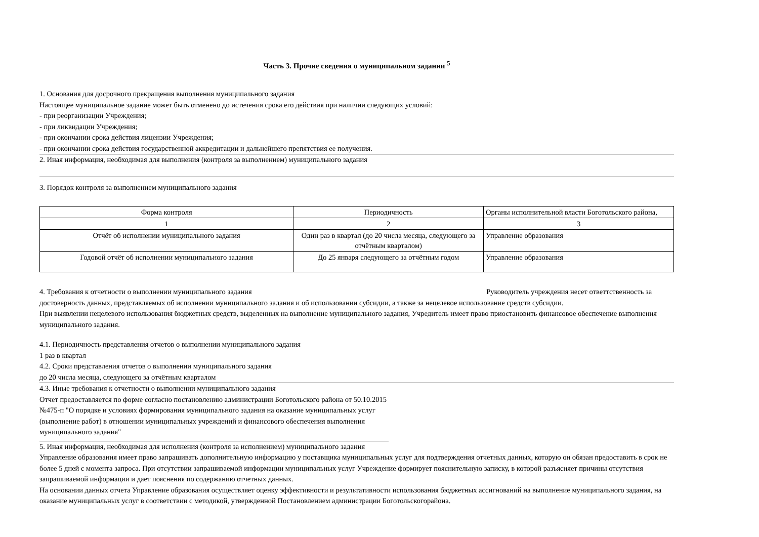Часть 3. Прочие сведения о муниципальном задании <sup>5</sup>
1. Основания для досрочного прекращения выполнения муниципального задания
Настоящее муниципальное задание может быть отменено до истечения срока его действия при наличии следующих условий:
- при реорганизации Учреждения;
- при ликвидации Учреждения;
- при окончании срока действия лицензии Учреждения;
- при окончании срока действия государственной аккредитации и дальнейшего препятствия ее получения.
2. Иная информация, необходимая для выполнения (контроля за выполнением) муниципального задания
3. Порядок контроля за выполнением муниципального задания
| Форма контроля | Периодичность | Органы исполнительной власти Боготольского района, |
| 1 | 2 | 3 |
| Отчёт об исполнении муниципального задания | Один раз в квартал (до 20 числа месяца, следующего за отчётным кварталом) | Управление образования |
| Годовой отчёт об исполнении муниципального задания | До 25 января следующего за отчётным годом | Управление образования |
4. Требования к отчетности о выполнении муниципального задания Руководитель учреждения несет ответтственность за достоверность данных, представляемых об исполнении муниципального задания и об использовании субсидии, а также за нецелевое использование средств субсидии.
При выявлении нецелевого использования бюджетных средств, выделенных на выполнение муниципального задания, Учредитель имеет право приостановить финансовое обеспечение выполнения муниципального задания.
4.1. Периодичность представления отчетов о выполнении муниципального задания
1 раз в квартал
4.2. Сроки представления отчетов о выполнении муниципального задания
до 20 числа месяца, следующего за отчётным кварталом
4.3. Иные требования к отчетности о выполнении муниципального задания
Отчет предоставляется по форме согласно постановлению администрации Боготольского района от 50.10.2015 №475-п "О порядке и условиях формирования муниципального задания на оказание муниципальных услуг (выполнение работ) в отношении муниципальных учреждений и финансового обеспечения выполнения муниципального задания"
5. Иная информация, необходимая для исполнения (контроля за исполнением) муниципального задания
Управление образования имеет право запрашивать дополнительную информацию у поставщика муниципальных услуг для подтверждения отчетных данных, которую он обязан предоставить в срок не более 5 дней с момента запроса. При отсутствии запрашиваемой информации муниципальных услуг Учреждение формирует пояснительную записку, в которой разъясняет причины отсутствия запрашиваемой информации и дает пояснения по содержанию отчетных данных.
На основании данных отчета Управление образования осуществляет оценку эффективности и результативности использования бюджетных ассигнований на выполнение муниципального задания, на оказание муниципальных услуг в соответствии с методикой, утвержденной Постановлением администрации Боготольскогорайона.